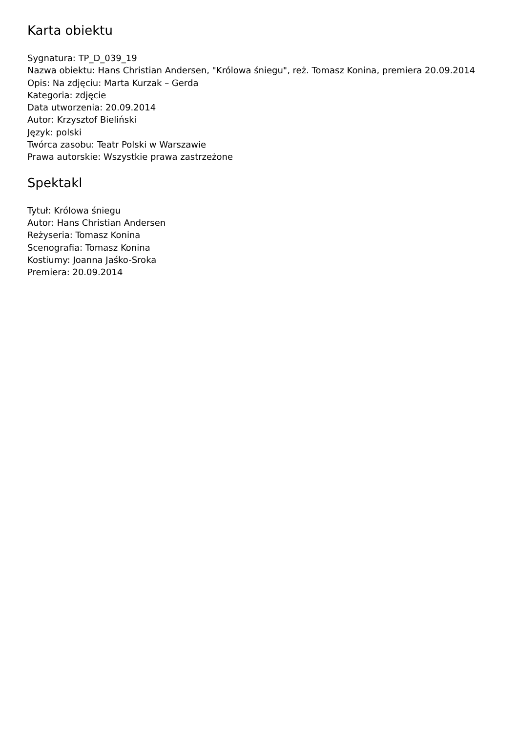Karta obiektu
Sygnatura: TP_D_039_19
Nazwa obiektu: Hans Christian Andersen, "Królowa śniegu", reż. Tomasz Konina, premiera 20.09.2014
Opis: Na zdjęciu: Marta Kurzak – Gerda
Kategoria: zdjęcie
Data utworzenia: 20.09.2014
Autor: Krzysztof Bieliński
Język: polski
Twórca zasobu: Teatr Polski w Warszawie
Prawa autorskie: Wszystkie prawa zastrzeżone
Spektakl
Tytuł: Królowa śniegu
Autor: Hans Christian Andersen
Reżyseria: Tomasz Konina
Scenografia: Tomasz Konina
Kostiumy: Joanna Jaśko-Sroka
Premiera: 20.09.2014